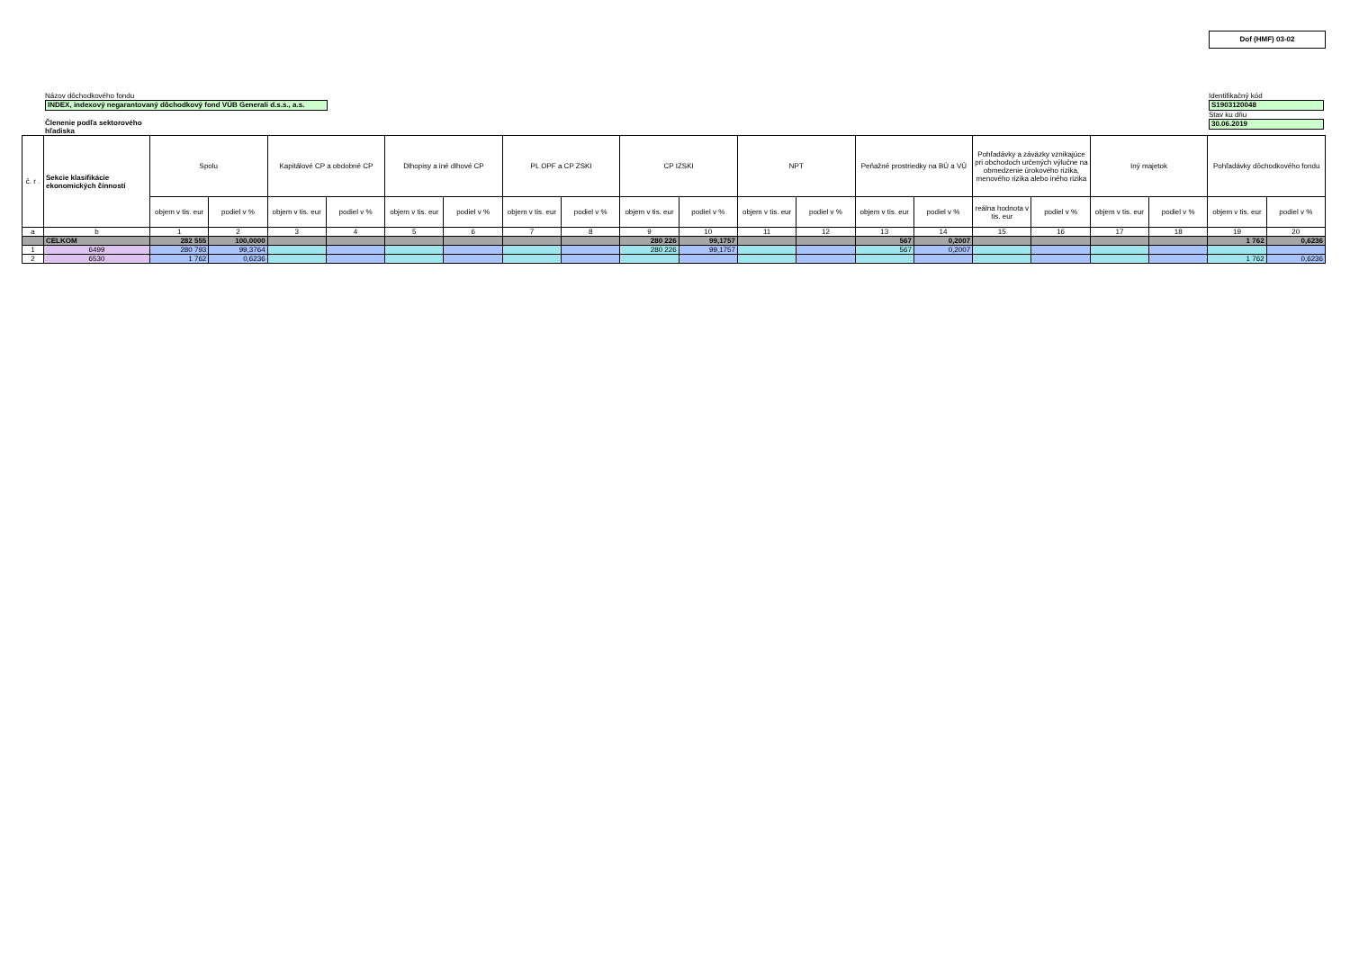Dof (HMF) 03-02
Názov dôchodkového fondu
INDEX, indexový negarantovaný dôchodkový fond VÚB Generali d.s.s., a.s.
Členenie podľa sektorového
hľadiska
Identifikačný kód
S1903120048
Stav ku dňu
30.06.2019
| č. r . | Sekcie klasifikácie ekonomických činností | Spolu | | Kapitálové CP a obdobné CP | | Dlhopisy a iné dlhové CP | | PL OPF a CP ZSKI | | CP IZSKI | | NPT | | Peňažné prostriedky na BÚ a VÚ | | Pohľadávky a záväzky vznikajúce pri obchodoch určených výlučne na obmedzenie úrokového rizika, menového rizika alebo iného rizika | | Iný majetok | | Pohľadávky dôchodkového fondu | |
| --- | --- | --- | --- | --- | --- | --- | --- | --- | --- | --- | --- | --- | --- | --- | --- | --- | --- | --- | --- | --- | --- |
| | | objem v tis. eur | podiel v % | objem v tis. eur | podiel v % | objem v tis. eur | podiel v % | objem v tis. eur | podiel v % | objem v tis. eur | podiel v % | objem v tis. eur | podiel v % | objem v tis. eur | podiel v % | reálna hodnota v tis. eur | podiel v % | objem v tis. eur | podiel v % | objem v tis. eur | podiel v % |
| a | b | 1 | 2 | 3 | 4 | 5 | 6 | 7 | 8 | 9 | 10 | 11 | 12 | 13 | 14 | 15 | 16 | 17 | 18 | 19 | 20 |
| | CELKOM | 282 555 | 100,0000 | | | | | | | 280 226 | 99,1757 | | | 567 | 0,2007 | | | | | 1 762 | 0,6236 |
| 1 | 6499 | 280 793 | 99,3764 | | | | | | | 280 226 | 99,1757 | | | 567 | 0,2007 | | | | | | |
| 2 | 6530 | 1 762 | 0,6236 | | | | | | | | | | | | | | | | | 1 762 | 0,6236 |